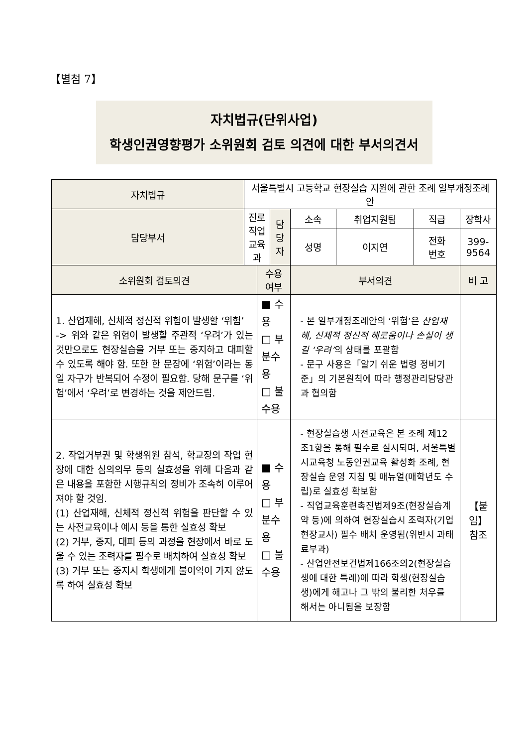【별첨 7】
자치법규(단위사업)
학생인권영향평가 소위원회 검토 의견에 대한 부서의견서
| 자치법규 | 서울특별시 고등학교 현장실습 지원에 관한 조례 일부개정조례안 | | | | | | |
| 담당부서 | 진로직업교육과 | | 담당자 | 소속 | 취업지원팀 | 직급 | 장학사 |
| | | | | 성명 | 이지연 | 전화 번호 | 399-9564 |
| 소위원회 검토의견 | | 수용여부 | | 부서의견 | | | 비 고 |
| 1. 산업재해, 신체적 정신적 위험이 발생할 ‘위험’ -> 위와 같은 위험이 발생할 주관적 ‘우려’가 있는 것만으로도 현장실습을 거부 또는 중지하고 대피할 수 있도록 해야 함. 또한 한 문장에 ‘위험’이라는 동일 자구가 반복되어 수정이 필요함. 당해 문구를 ‘위험’에서 ‘우려’로 변경하는 것을 제안드림. | | ■ 수용 □ 부분수용 □ 불수용 | | - 본 일부개정조례안의 ‘위험’은 산업재해, 신체적 정신적 해로움이나 손실이 생길 ‘우려’ 의 상태를 포괄함 - 문구 사용은「알기 쉬운 법령 정비기준」의 기본원칙에 따라 행정관리담당관과 협의함 | | | |
| 2. 작업거부권 및 학생위원 참석, 학교장의 작업 현장에 대한 심의의무 등의 실효성을 위해 다음과 같은 내용을 포함한 시행규칙의 정비가 조속히 이루어져야 할 것임. (1) 산업재해, 신체적 정신적 위험을 판단할 수 있는 사전교육이나 예시 등을 통한 실효성 확보 (2) 거부, 중지, 대피 등의 과정을 현장에서 바로 도울 수 있는 조력자를 필수로 배치하여 실효성 확보 (3) 거부 또는 중지시 학생에게 불이익이 가지 않도록 하여 실효성 확보 | | ■ 수용 □ 부분수용 □ 불수용 | | - 현장실습생 사전교육은 본 조례 제12조1항을 통해 필수로 실시되며, 서울특별시교육청 노동인권교육 활성화 조례, 현장실습 운영 지침 및 매뉴얼(매학년도 수립)로 실효성 확보함 - 직업교육훈련촉진법제9조(현장실습계약 등)에 의하여 현장실습시 조력자(기업현장교사) 필수 배치 운영됨(위반시 과태료부과) - 산업안전보건법제166조의2(현장실습생에 대한 특례)에 따라 학생(현장실습생)에게 해고나 그 밖의 불리한 처우를 해서는 아니됨을 보장함 | | | 【붙임】 참조 |